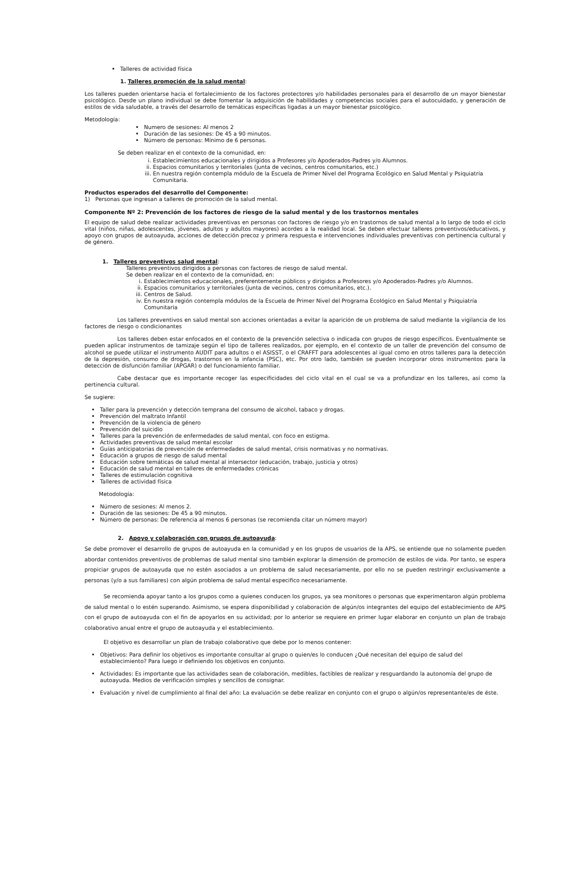Talleres de actividad física
1. Talleres promoción de la salud mental:
Los talleres pueden orientarse hacia el fortalecimiento de los factores protectores y/o habilidades personales para el desarrollo de un mayor bienestar psicológico. Desde un plano individual se debe fomentar la adquisición de habilidades y competencias sociales para el autocuidado, y generación de estilos de vida saludable, a través del desarrollo de temáticas específicas ligadas a un mayor bienestar psicológico.
Metodología:
Numero de sesiones: Al menos 2
Duración de las sesiones: De 45 a 90 minutos.
Número de personas: Mínimo de 6 personas.
Se deben realizar en el contexto de la comunidad, en:
i. Establecimientos educacionales y dirigidos a Profesores y/o Apoderados-Padres y/o Alumnos.
ii. Espacios comunitarios y territoriales (junta de vecinos, centros comunitarios, etc.)
iii. En nuestra región contempla módulo de la Escuela de Primer Nivel del Programa Ecológico en Salud Mental y Psiquiatría Comunitaria.
Productos esperados del desarrollo del Componente:
1) Personas que ingresan a talleres de promoción de la salud mental.
Componente Nº 2: Prevención de los factores de riesgo de la salud mental y de los trastornos mentales
El equipo de salud debe realizar actividades preventivas en personas con factores de riesgo y/o en trastornos de salud mental a lo largo de todo el ciclo vital (niños, niñas, adolescentes, jóvenes, adultos y adultos mayores) acordes a la realidad local. Se deben efectuar talleres preventivos/educativos, y apoyo con grupos de autoayuda, acciones de detección precoz y primera respuesta e intervenciones individuales preventivas con pertinencia cultural y de género.
1. Talleres preventivos salud mental:
Talleres preventivos dirigidos a personas con factores de riesgo de salud mental.
Se deben realizar en el contexto de la comunidad, en:
i. Establecimientos educacionales, preferentemente públicos y dirigidos a Profesores y/o Apoderados-Padres y/o Alumnos.
ii. Espacios comunitarios y territoriales (junta de vecinos, centros comunitarios, etc.).
iii. Centros de Salud.
iv. En nuestra región contempla módulos de la Escuela de Primer Nivel del Programa Ecológico en Salud Mental y Psiquiatría Comunitaria
Los talleres preventivos en salud mental son acciones orientadas a evitar la aparición de un problema de salud mediante la vigilancia de los factores de riesgo o condicionantes
Los talleres deben estar enfocados en el contexto de la prevención selectiva o indicada con grupos de riesgo específicos. Eventualmente se pueden aplicar instrumentos de tamizaje según el tipo de talleres realizados, por ejemplo, en el contexto de un taller de prevención del consumo de alcohol se puede utilizar el instrumento AUDIT para adultos o el ASISST, o el CRAFFT para adolescentes al igual como en otros talleres para la detección de la depresión, consumo de drogas, trastornos en la infancia (PSC), etc. Por otro lado, también se pueden incorporar otros instrumentos para la detección de disfunción familiar (APGAR) o del funcionamiento familiar.
Cabe destacar que es importante recoger las especificidades del ciclo vital en el cual se va a profundizar en los talleres, así como la pertinencia cultural.
Se sugiere:
Taller para la prevención y detección temprana del consumo de alcohol, tabaco y drogas.
Prevención del maltrato Infantil
Prevención de la violencia de género
Prevención del suicidio
Talleres para la prevención de enfermedades de salud mental, con foco en estigma.
Actividades preventivas de salud mental escolar
Guías anticipatorias de prevención de enfermedades de salud mental, crisis normativas y no normativas.
Educación a grupos de riesgo de salud mental
Educación sobre temáticas de salud mental al intersector (educación, trabajo, justicia y otros)
Educación de salud mental en talleres de enfermedades crónicas
Talleres de estimulación cognitiva
Talleres de actividad física
Metodología:
Número de sesiones: Al menos 2.
Duración de las sesiones: De 45 a 90 minutos.
Número de personas: De referencia al menos 6 personas (se recomienda citar un número mayor)
2. Apoyo y colaboración con grupos de autoayuda:
Se debe promover el desarrollo de grupos de autoayuda en la comunidad y en los grupos de usuarios de la APS, se entiende que no solamente pueden abordar contenidos preventivos de problemas de salud mental sino también explorar la dimensión de promoción de estilos de vida. Por tanto, se espera propiciar grupos de autoayuda que no estén asociados a un problema de salud necesariamente, por ello no se pueden restringir exclusivamente a personas (y/o a sus familiares) con algún problema de salud mental especifico necesariamente.
Se recomienda apoyar tanto a los grupos como a quienes conducen los grupos, ya sea monitores o personas que experimentaron algún problema de salud mental o lo estén superando. Asimismo, se espera disponibilidad y colaboración de algún/os integrantes del equipo del establecimiento de APS con el grupo de autoayuda con el fin de apoyarlos en su actividad; por lo anterior se requiere en primer lugar elaborar en conjunto un plan de trabajo colaborativo anual entre el grupo de autoayuda y el establecimiento.
El objetivo es desarrollar un plan de trabajo colaborativo que debe por lo menos contener:
Objetivos: Para definir los objetivos es importante consultar al grupo o quien/es lo conducen ¿Qué necesitan del equipo de salud del establecimiento? Para luego ir definiendo los objetivos en conjunto.
Actividades: Es importante que las actividades sean de colaboración, medibles, factibles de realizar y resguardando la autonomía del grupo de autoayuda. Medios de verificación simples y sencillos de consignar.
Evaluación y nivel de cumplimiento al final del año: La evaluación se debe realizar en conjunto con el grupo o algún/os representante/es de éste.